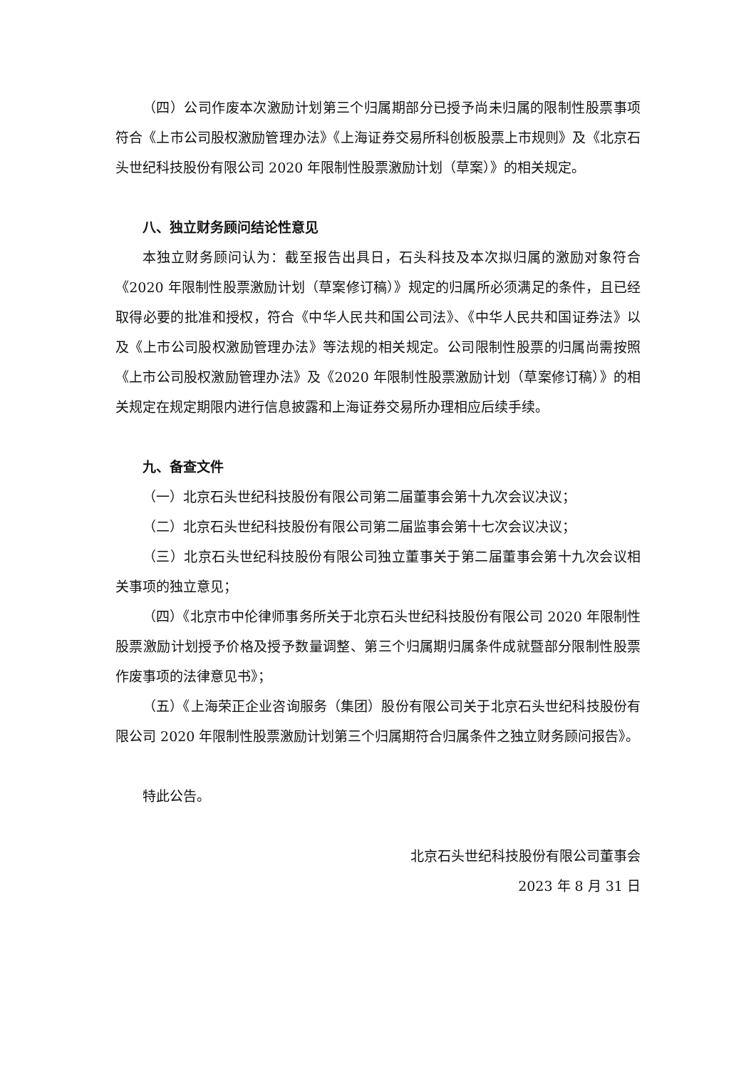（四）公司作废本次激励计划第三个归属期部分已授予尚未归属的限制性股票事项符合《上市公司股权激励管理办法》《上海证券交易所科创板股票上市规则》及《北京石头世纪科技股份有限公司 2020 年限制性股票激励计划（草案）》的相关规定。
八、独立财务顾问结论性意见
本独立财务顾问认为：截至报告出具日，石头科技及本次拟归属的激励对象符合《2020 年限制性股票激励计划（草案修订稿）》规定的归属所必须满足的条件，且已经取得必要的批准和授权，符合《中华人民共和国公司法》、《中华人民共和国证券法》以及《上市公司股权激励管理办法》等法规的相关规定。公司限制性股票的归属尚需按照《上市公司股权激励管理办法》及《2020 年限制性股票激励计划（草案修订稿）》的相关规定在规定期限内进行信息披露和上海证券交易所办理相应后续手续。
九、备查文件
（一）北京石头世纪科技股份有限公司第二届董事会第十九次会议决议；
（二）北京石头世纪科技股份有限公司第二届监事会第十七次会议决议；
（三）北京石头世纪科技股份有限公司独立董事关于第二届董事会第十九次会议相关事项的独立意见；
（四）《北京市中伦律师事务所关于北京石头世纪科技股份有限公司 2020 年限制性股票激励计划授予价格及授予数量调整、第三个归属期归属条件成就暨部分限制性股票作废事项的法律意见书》；
（五）《上海荣正企业咨询服务（集团）股份有限公司关于北京石头世纪科技股份有限公司 2020 年限制性股票激励计划第三个归属期符合归属条件之独立财务顾问报告》。
特此公告。
北京石头世纪科技股份有限公司董事会
2023 年 8 月 31 日